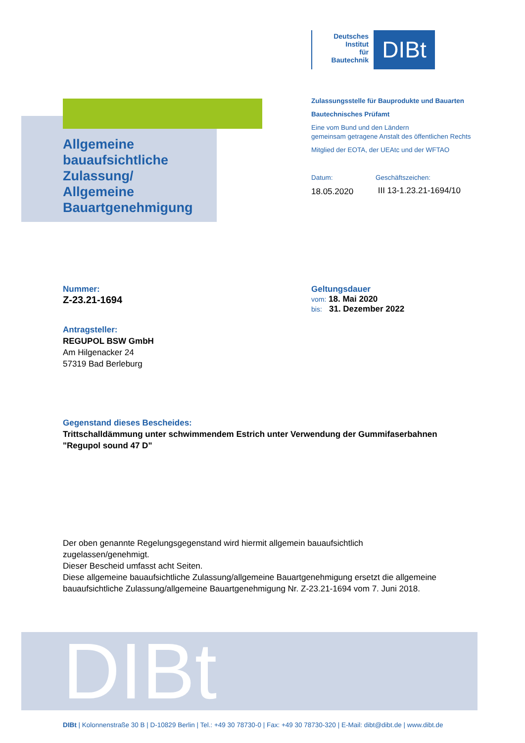Deutsches
Institut
für
Bautechnik
DIBt
Allgemeine
bauaufsichtliche
Zulassung/
Allgemeine
Bauartgenehmigung
Zulassungsstelle für Bauprodukte und Bauarten
Bautechnisches Prüfamt
Eine vom Bund und den Ländern
gemeinsam getragene Anstalt des öffentlichen Rechts
Mitglied der EOTA, der UEAtc und der WFTAO
Datum:
18.05.2020
Geschäftszeichen:
III 13-1.23.21-1694/10
Nummer:
Z-23.21-1694
Geltungsdauer
vom: 18. Mai 2020
bis: 31. Dezember 2022
Antragsteller:
REGUPOL BSW GmbH
Am Hilgenacker 24
57319 Bad Berleburg
Gegenstand dieses Bescheides:
Trittschalldämmung unter schwimmendem Estrich unter Verwendung der Gummifaserbahnen
"Regupol sound 47 D"
Der oben genannte Regelungsgegenstand wird hiermit allgemein bauaufsichtlich
zugelassen/genehmigt.
Dieser Bescheid umfasst acht Seiten.
Diese allgemeine bauaufsichtliche Zulassung/allgemeine Bauartgenehmigung ersetzt die allgemeine
bauaufsichtliche Zulassung/allgemeine Bauartgenehmigung Nr. Z-23.21-1694 vom 7. Juni 2018.
DIBt
DIBt | Kolonnenstraße 30 B | D-10829 Berlin | Tel.: +49 30 78730-0 | Fax: +49 30 78730-320 | E-Mail: dibt@dibt.de | www.dibt.de